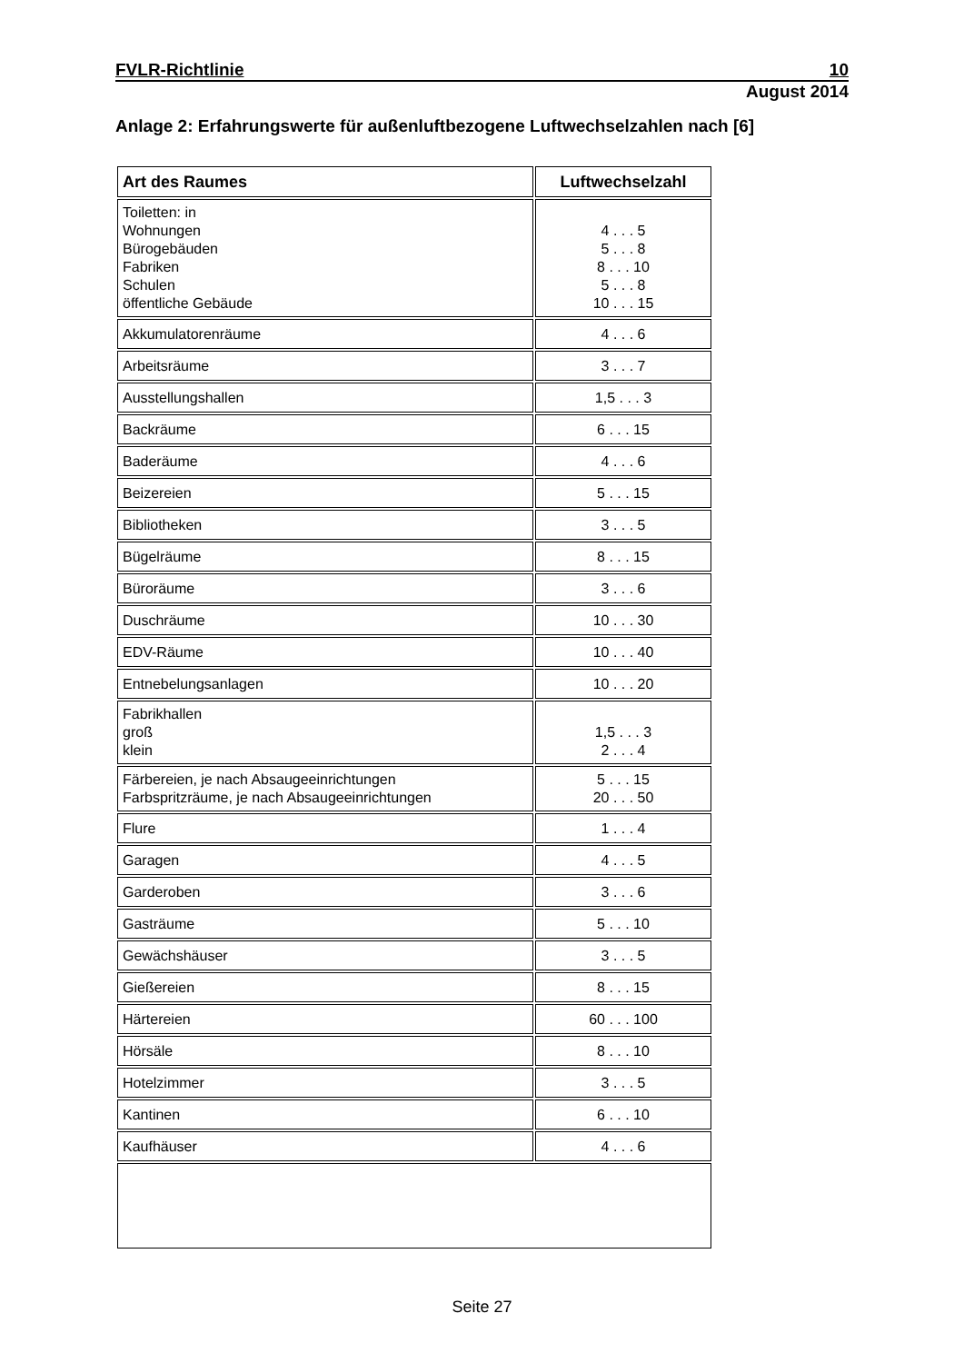FVLR-Richtlinie 10
August 2014
Anlage 2: Erfahrungswerte für außenluftbezogene Luftwechselzahlen nach [6]
| Art des Raumes | Luftwechselzahl |
| --- | --- |
| Toiletten: in Wohnungen Bürogebäuden Fabriken Schulen öffentliche Gebäude | 4 . . . 5 5 . . . 8 8 . . . 10 5 . . . 8 10 . . . 15 |
| Akkumulatorenräume | 4 . . . 6 |
| Arbeitsräume | 3 . . . 7 |
| Ausstellungshallen | 1,5 . . . 3 |
| Backräume | 6 . . . 15 |
| Baderäume | 4 . . . 6 |
| Beizereien | 5 . . . 15 |
| Bibliotheken | 3 . . . 5 |
| Bügelräume | 8 . . . 15 |
| Büroräume | 3 . . . 6 |
| Duschräume | 10 . . . 30 |
| EDV-Räume | 10 . . . 40 |
| Entnebelungsanlagen | 10 . . . 20 |
| Fabrikhallen groß klein | 1,5 . . . 3 2 . . . 4 |
| Färbereien, je nach Absaugeeinrichtungen Farbspritzräume, je nach Absaugeeinrichtungen | 5 . . . 15 20 . . . 50 |
| Flure | 1 . . . 4 |
| Garagen | 4 . . . 5 |
| Garderoben | 3 . . . 6 |
| Gasträume | 5 . . . 10 |
| Gewächshäuser | 3 . . . 5 |
| Gießereien | 8 . . . 15 |
| Härtereien | 60 . . . 100 |
| Hörsäle | 8 . . . 10 |
| Hotelzimmer | 3 . . . 5 |
| Kantinen | 6 . . . 10 |
| Kaufhäuser | 4 . . . 6 |
Seite 27